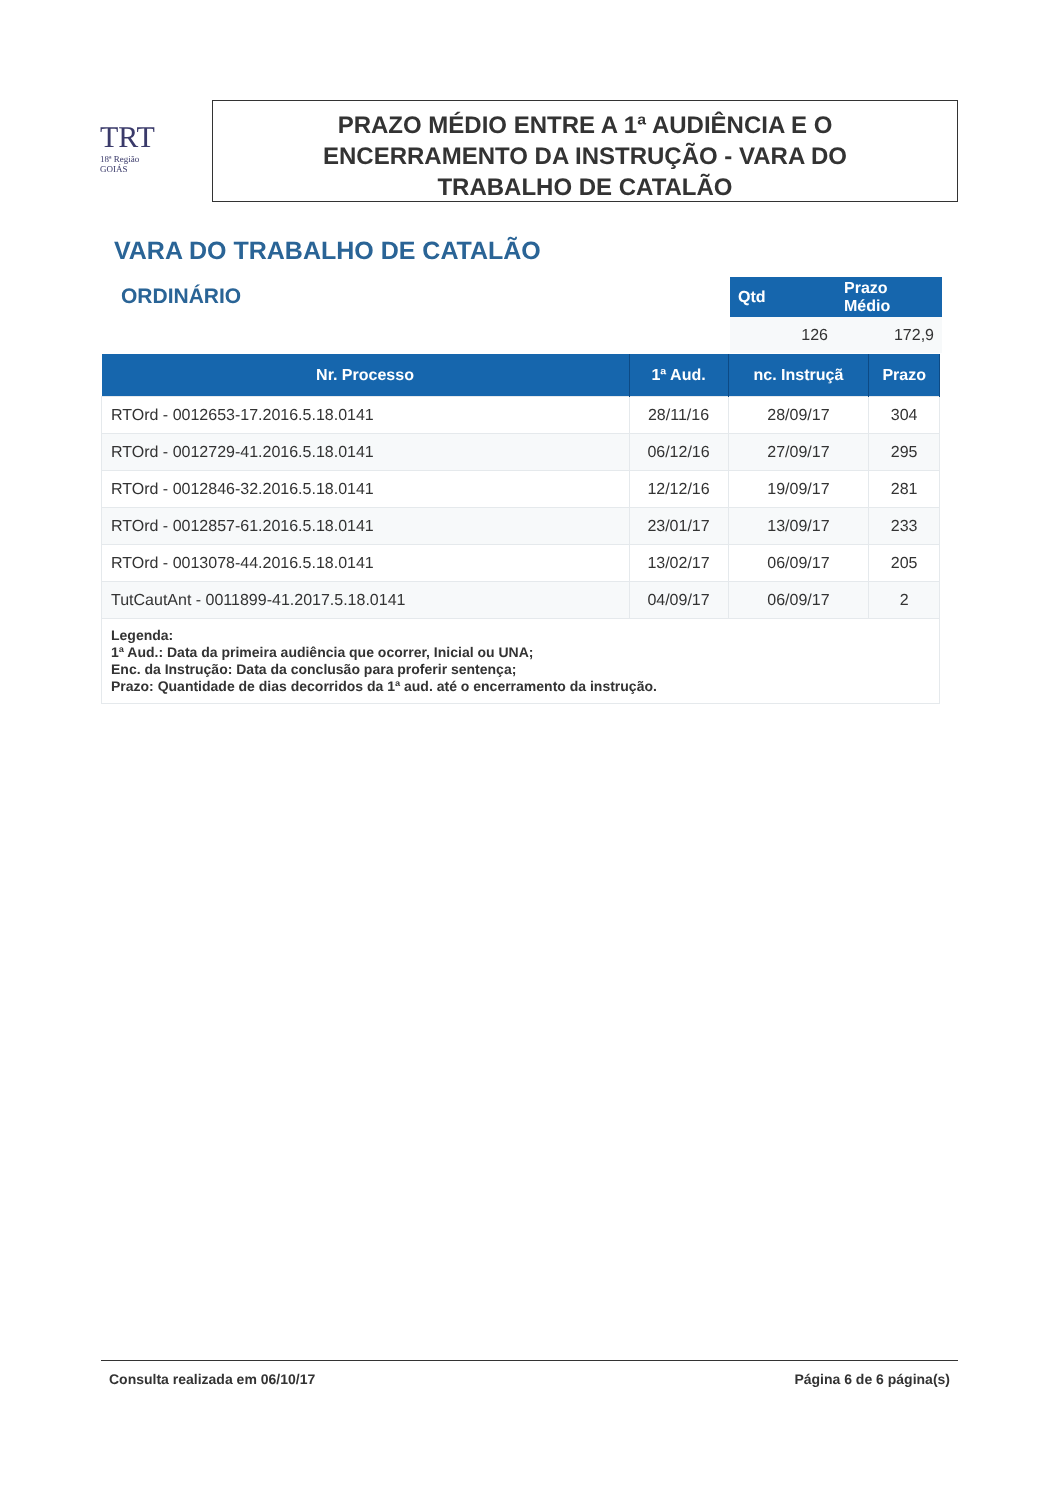TRT
18ª Região
GOIÁS
PRAZO MÉDIO ENTRE A 1ª AUDIÊNCIA E O
ENCERRAMENTO DA INSTRUÇÃO - VARA DO
TRABALHO DE CATALÃO
VARA DO TRABALHO DE CATALÃO
ORDINÁRIO
| Qtd | Prazo Médio |
| --- | --- |
| 126 | 172,9 |
| Nr. Processo | 1ª Aud. | nc. Instruçã | Prazo |
| --- | --- | --- | --- |
| RTOrd - 0012653-17.2016.5.18.0141 | 28/11/16 | 28/09/17 | 304 |
| RTOrd - 0012729-41.2016.5.18.0141 | 06/12/16 | 27/09/17 | 295 |
| RTOrd - 0012846-32.2016.5.18.0141 | 12/12/16 | 19/09/17 | 281 |
| RTOrd - 0012857-61.2016.5.18.0141 | 23/01/17 | 13/09/17 | 233 |
| RTOrd - 0013078-44.2016.5.18.0141 | 13/02/17 | 06/09/17 | 205 |
| TutCautAnt - 0011899-41.2017.5.18.0141 | 04/09/17 | 06/09/17 | 2 |
| Legenda: 1ª Aud.: Data da primeira audiência que ocorrer, Inicial ou UNA; Enc. da Instrução: Data da conclusão para proferir sentença; Prazo: Quantidade de dias decorridos da 1ª aud. até o encerramento da instrução. | | | |
Consulta realizada em 06/10/17 Página 6 de 6 página(s)